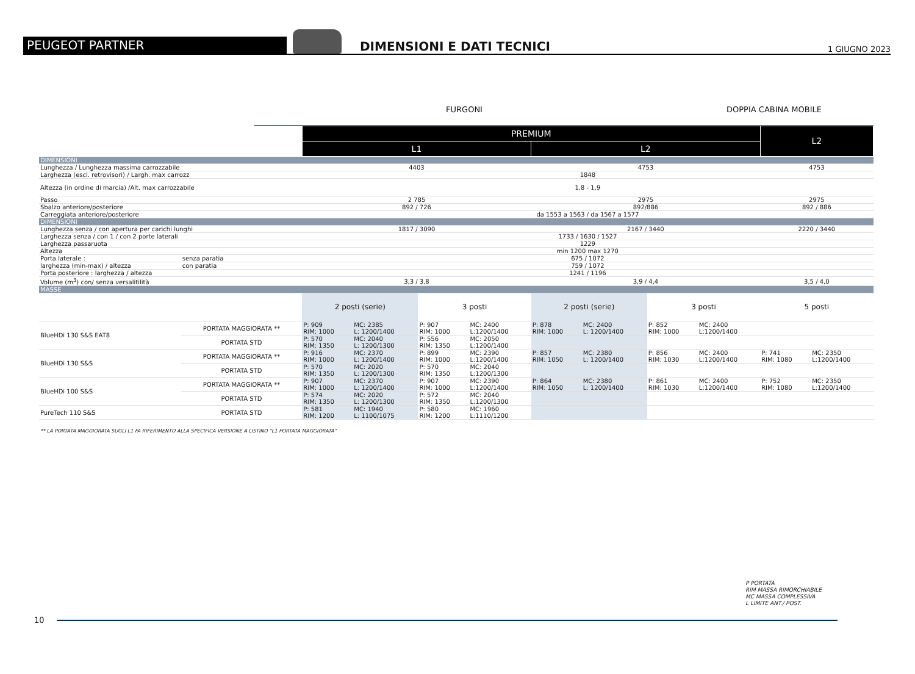PEUGEOT PARTNER
DIMENSIONI E DATI TECNICI
1 GIUGNO 2023
FURGONI DOPPIA CABINA MOBILE
| | | PREMIUM | | | | | | | | L2 | |
| | | L1 | | | | L2 | | | | | |
| DIMENSIONI | | | | | | | | | | | |
| Lunghezza / Lunghezza massima carrozzabile | | 4403 | | | | 4753 | | | | 4753 | |
| Larghezza (escl. retrovisori) / Largh. max carrozz | | 1848 | | | | | | | | | |
| Altezza (in ordine di marcia) /Alt. max carrozzabile | | 1,8 - 1,9 | | | | | | | | | |
| Passo | | 2 785 | | | | 2975 | | | | 2975 | |
| Sbalzo anteriore/posteriore | | 892 / 726 | | | | 892/886 | | | | 892 / 886 | |
| Carreggiata anteriore/posteriore | | da 1553 a 1563 / da 1567 a 1577 | | | | | | | | | |
| DIMENSIONI | | | | | | | | | | | |
| Lunghezza senza / con apertura per carichi lunghi | | 1817 / 3090 | | | | 2167 / 3440 | | | | 2220 / 3440 | |
| Larghezza senza / con 1 / con 2 porte laterali | | 1733 / 1630 / 1527 | | | | | | | | | |
| Larghezza passaruota | | 1229 | | | | | | | | | |
| Altezza | | min 1200 max 1270 | | | | | | | | | |
| Porta laterale : | senza paratia | 675 / 1072 | | | | | | | | | |
| larghezza (min-max) / altezza | con paratia | 759 / 1072 | | | | | | | | | |
| Porta posteriore : larghezza / altezza | | 1241 / 1196 | | | | | | | | | |
| Volume (m<sup>3</sup>) con/ senza versalitilità | | 3,3 / 3,8 | | | | 3,9 / 4,4 | | | | 3,5 / 4,0 | |
| MASSE | | | | | | | | | | | |
| | | 2 posti (serie) | | 3 posti | | 2 posti (serie) | | 3 posti | | 5 posti | |
| BlueHDi 130 S&S EAT8 | PORTATA MAGGIORATA ** | P: 909 RIM: 1000 | MC: 2385 L: 1200/1400 | P: 907 RIM: 1000 | MC: 2400 L:1200/1400 | P: 878 RIM: 1000 | MC: 2400 L: 1200/1400 | P: 852 RIM: 1000 | MC: 2400 L:1200/1400 | | |
| | PORTATA STD | P: 570 RIM: 1350 | MC: 2040 L: 1200/1300 | P: 556 RIM: 1350 | MC: 2050 L:1200/1400 | | | | | | |
| BlueHDi 130 S&S | PORTATA MAGGIORATA ** | P: 916 RIM: 1000 | MC: 2370 L: 1200/1400 | P: 899 RIM: 1000 | MC: 2390 L:1200/1400 | P: 857 RIM: 1050 | MC: 2380 L: 1200/1400 | P: 856 RIM: 1030 | MC: 2400 L:1200/1400 | P: 741 RIM: 1080 | MC: 2350 L:1200/1400 |
| | PORTATA STD | P: 570 RIM: 1350 | MC: 2020 L: 1200/1300 | P: 570 RIM: 1350 | MC: 2040 L:1200/1300 | | | | | | |
| BlueHDi 100 S&S | PORTATA MAGGIORATA ** | P: 907 RIM: 1000 | MC: 2370 L: 1200/1400 | P: 907 RIM: 1000 | MC: 2390 L:1200/1400 | P: 864 RIM: 1050 | MC: 2380 L: 1200/1400 | P: 861 RIM: 1030 | MC: 2400 L:1200/1400 | P: 752 RIM: 1080 | MC: 2350 L:1200/1400 |
| | PORTATA STD | P: 574 RIM: 1350 | MC: 2020 L: 1200/1300 | P: 572 RIM: 1350 | MC: 2040 L:1200/1300 | | | | | | |
| PureTech 110 S&S | PORTATA STD | P: 581 RIM: 1200 | MC: 1940 L: 1100/1075 | P: 580 RIM: 1200 | MC: 1960 L:1110/1200 | | | | | | |
** LA PORTATA MAGGIORATA SUGLI L1 FA RIFERIMENTO ALLA SPECIFICA VERSIONE A LISTINO "L1 PORTATA MAGGIORATA"
P PORTATA
RIM MASSA RIMORCHIABILE
MC MASSA COMPLESSIVA
L LIMITE ANT./ POST.
10